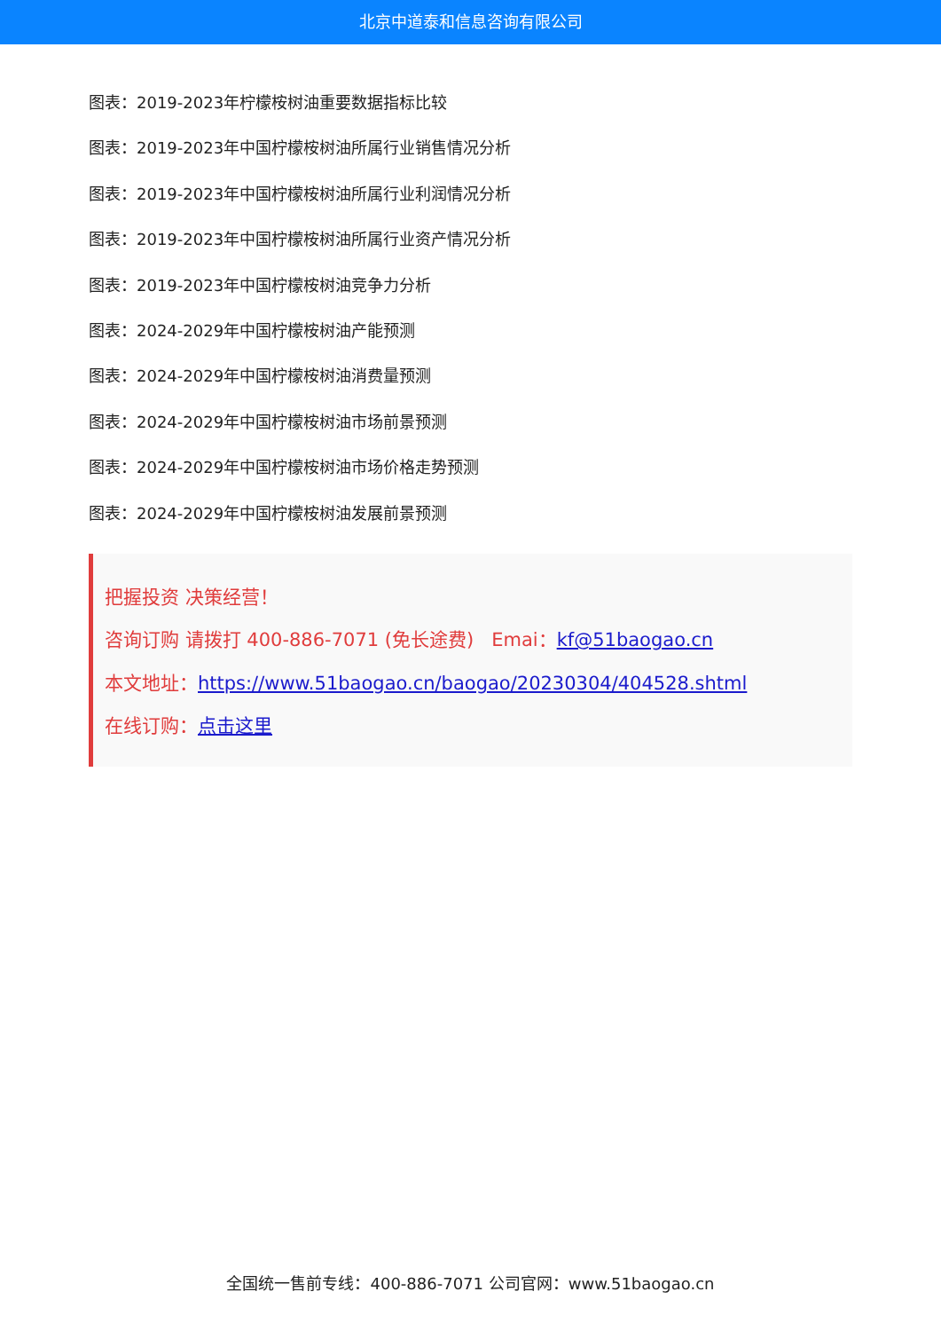北京中道泰和信息咨询有限公司
图表：2019-2023年柠檬桉树油重要数据指标比较
图表：2019-2023年中国柠檬桉树油所属行业销售情况分析
图表：2019-2023年中国柠檬桉树油所属行业利润情况分析
图表：2019-2023年中国柠檬桉树油所属行业资产情况分析
图表：2019-2023年中国柠檬桉树油竞争力分析
图表：2024-2029年中国柠檬桉树油产能预测
图表：2024-2029年中国柠檬桉树油消费量预测
图表：2024-2029年中国柠檬桉树油市场前景预测
图表：2024-2029年中国柠檬桉树油市场价格走势预测
图表：2024-2029年中国柠檬桉树油发展前景预测
把握投资 决策经营！
咨询订购 请拨打 400-886-7071 (免长途费) Emai：kf@51baogao.cn
本文地址：https://www.51baogao.cn/baogao/20230304/404528.shtml
在线订购：点击这里
全国统一售前专线：400-886-7071 公司官网：www.51baogao.cn